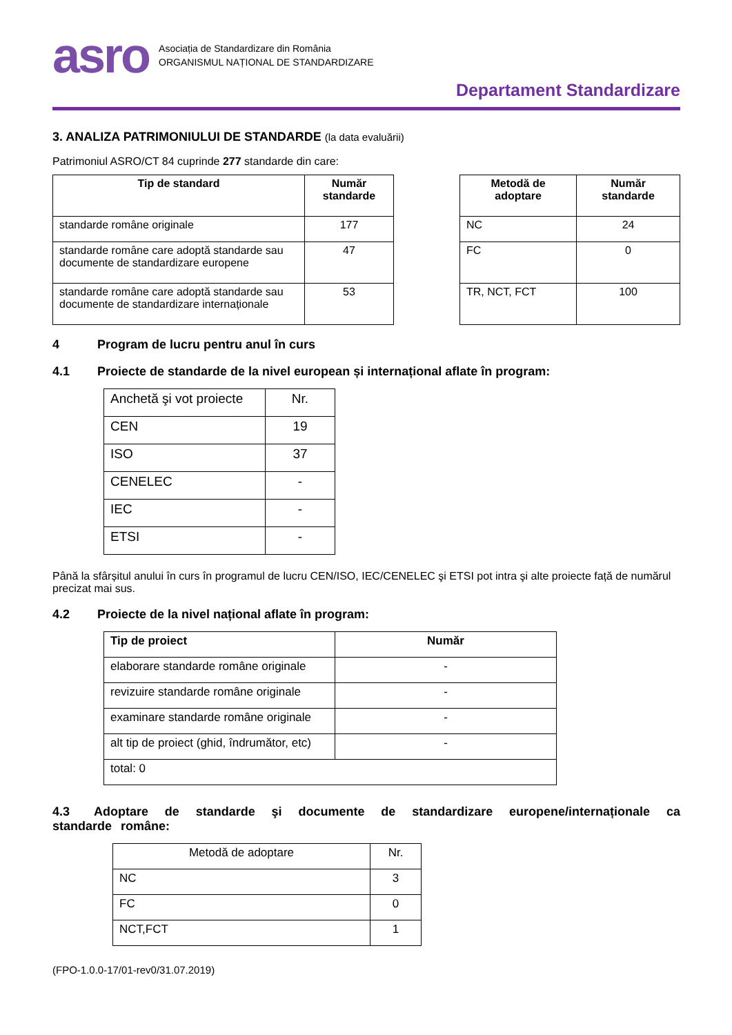asro
Asociația de Standardizare din România
ORGANISMUL NAȚIONAL DE STANDARDIZARE
Departament Standardizare
3. ANALIZA PATRIMONIULUI DE STANDARDE (la data evaluării)
Patrimoniul ASRO/CT 84 cuprinde 277 standarde din care:
| Tip de standard | Număr standarde |
| --- | --- |
| standarde române originale | 177 |
| standarde române care adoptă standarde sau documente de standardizare europene | 47 |
| standarde române care adoptă standarde sau documente de standardizare internaționale | 53 |
| Metodă de adoptare | Număr standarde |
| --- | --- |
| NC | 24 |
| FC | 0 |
| TR, NCT, FCT | 100 |
4 Program de lucru pentru anul în curs
4.1 Proiecte de standarde de la nivel european și internațional aflate în program:
| Anchetă şi vot proiecte | Nr. |
| CEN | 19 |
| ISO | 37 |
| CENELEC | - |
| IEC | - |
| ETSI | - |
Până la sfârșitul anului în curs în programul de lucru CEN/ISO, IEC/CENELEC şi ETSI pot intra şi alte proiecte față de numărul precizat mai sus.
4.2 Proiecte de la nivel național aflate în program:
| Tip de proiect | Număr |
| --- | --- |
| elaborare standarde române originale | - |
| revizuire standarde române originale | - |
| examinare standarde române originale | - |
| alt tip de proiect (ghid, îndrumător, etc) | - |
| total: 0 | |
4.3 Adoptare de standarde şi documente de standardizare europene/internaționale ca standarde române:
| Metodă de adoptare | Nr. |
| NC | 3 |
| FC | 0 |
| NCT,FCT | 1 |
(FPO-1.0.0-17/01-rev0/31.07.2019)